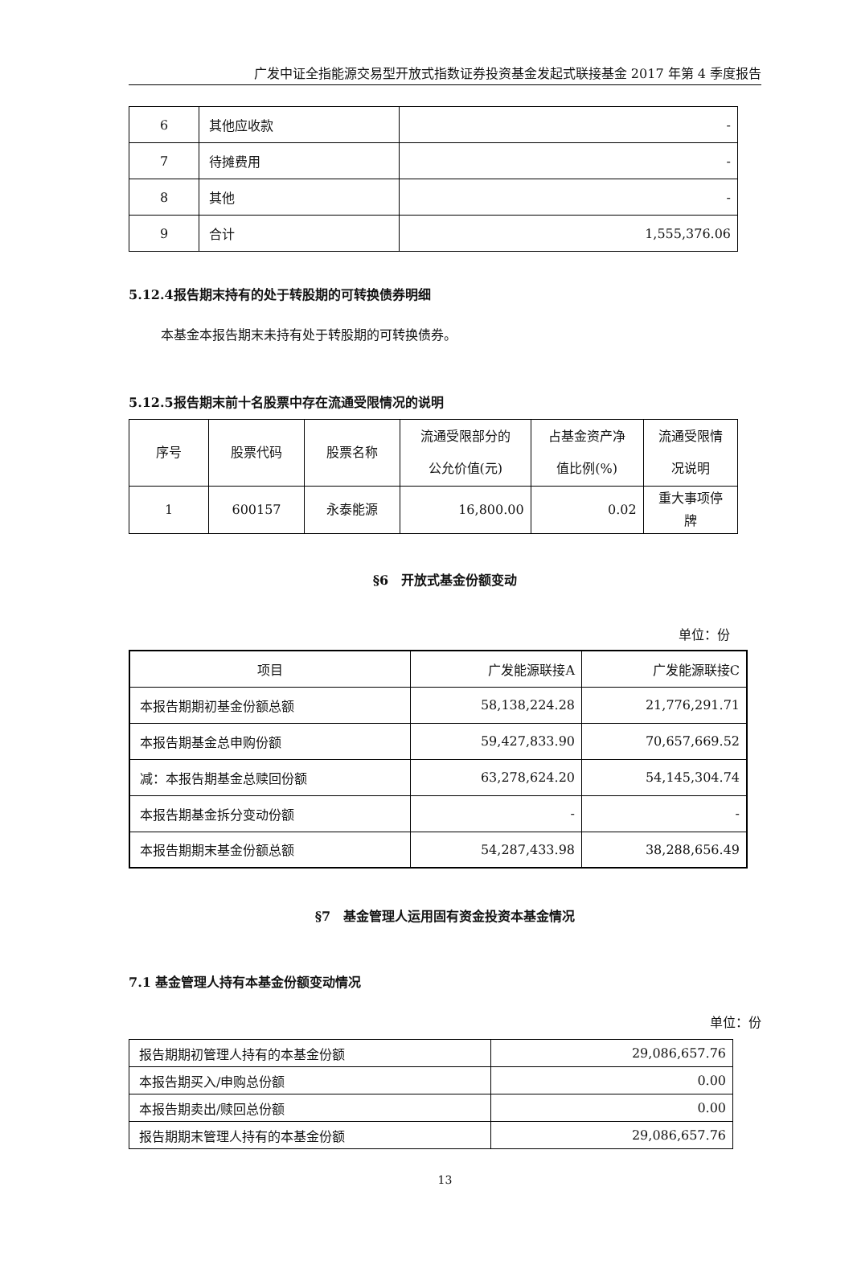广发中证全指能源交易型开放式指数证券投资基金发起式联接基金 2017 年第 4 季度报告
| 6 | 其他应收款 | - |
| 7 | 待摊费用 | - |
| 8 | 其他 | - |
| 9 | 合计 | 1,555,376.06 |
5.12.4报告期末持有的处于转股期的可转换债券明细
本基金本报告期末未持有处于转股期的可转换债券。
5.12.5报告期末前十名股票中存在流通受限情况的说明
| 序号 | 股票代码 | 股票名称 | 流通受限部分的 公允价值(元) | 占基金资产净 值比例(%) | 流通受限情 况说明 |
| --- | --- | --- | --- | --- | --- |
| 1 | 600157 | 永泰能源 | 16,800.00 | 0.02 | 重大事项停 牌 |
§6　开放式基金份额变动
单位：份
| 项目 | 广发能源联接A | 广发能源联接C |
| 本报告期期初基金份额总额 | 58,138,224.28 | 21,776,291.71 |
| 本报告期基金总申购份额 | 59,427,833.90 | 70,657,669.52 |
| 减：本报告期基金总赎回份额 | 63,278,624.20 | 54,145,304.74 |
| 本报告期基金拆分变动份额 | - | - |
| 本报告期期末基金份额总额 | 54,287,433.98 | 38,288,656.49 |
§7　基金管理人运用固有资金投资本基金情况
7.1 基金管理人持有本基金份额变动情况
单位：份
| 报告期期初管理人持有的本基金份额 | 29,086,657.76 |
| 本报告期买入/申购总份额 | 0.00 |
| 本报告期卖出/赎回总份额 | 0.00 |
| 报告期期末管理人持有的本基金份额 | 29,086,657.76 |
13